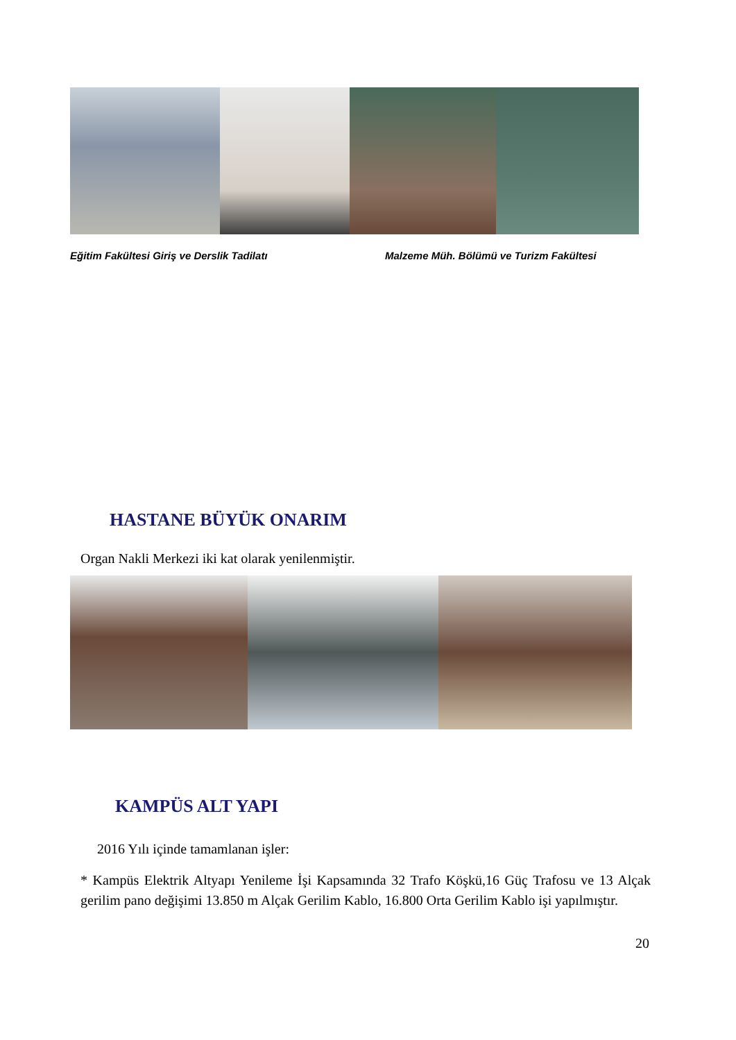Eğitim Fakültesi Giriş ve Derslik Tadilatı
Malzeme Müh. Bölümü ve Turizm Fakültesi
HASTANE BÜYÜK ONARIM
Organ Nakli Merkezi iki kat olarak yenilenmiştir.
KAMPÜS ALT YAPI
2016 Yılı içinde tamamlanan işler:
* Kampüs Elektrik Altyapı Yenileme İşi Kapsamında 32 Trafo Köşkü,16 Güç Trafosu ve 13 Alçak gerilim pano değişimi 13.850 m Alçak Gerilim Kablo, 16.800 Orta Gerilim Kablo işi yapılmıştır.
20